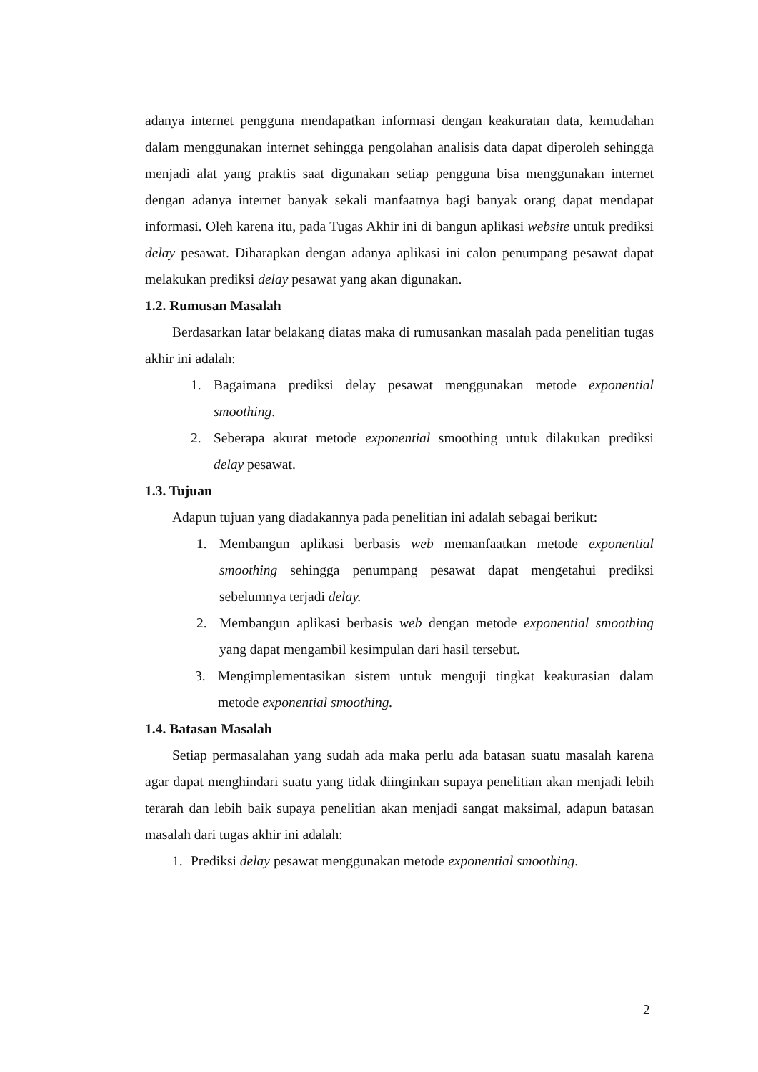adanya internet pengguna mendapatkan informasi dengan keakuratan data, kemudahan dalam menggunakan internet sehingga pengolahan analisis data dapat diperoleh sehingga menjadi alat yang praktis saat digunakan setiap pengguna bisa menggunakan internet dengan adanya internet banyak sekali manfaatnya bagi banyak orang dapat mendapat informasi. Oleh karena itu, pada Tugas Akhir ini di bangun aplikasi website untuk prediksi delay pesawat. Diharapkan dengan adanya aplikasi ini calon penumpang pesawat dapat melakukan prediksi delay pesawat yang akan digunakan.
1.2. Rumusan Masalah
Berdasarkan latar belakang diatas maka di rumusankan masalah pada penelitian tugas akhir ini adalah:
1. Bagaimana prediksi delay pesawat menggunakan metode exponential smoothing.
2. Seberapa akurat metode exponential smoothing untuk dilakukan prediksi delay pesawat.
1.3. Tujuan
Adapun tujuan yang diadakannya pada penelitian ini adalah sebagai berikut:
1. Membangun aplikasi berbasis web memanfaatkan metode exponential smoothing sehingga penumpang pesawat dapat mengetahui prediksi sebelumnya terjadi delay.
2. Membangun aplikasi berbasis web dengan metode exponential smoothing yang dapat mengambil kesimpulan dari hasil tersebut.
3. Mengimplementasikan sistem untuk menguji tingkat keakurasian dalam metode exponential smoothing.
1.4. Batasan Masalah
Setiap permasalahan yang sudah ada maka perlu ada batasan suatu masalah karena agar dapat menghindari suatu yang tidak diinginkan supaya penelitian akan menjadi lebih terarah dan lebih baik supaya penelitian akan menjadi sangat maksimal, adapun batasan masalah dari tugas akhir ini adalah:
1. Prediksi delay pesawat menggunakan metode exponential smoothing.
2